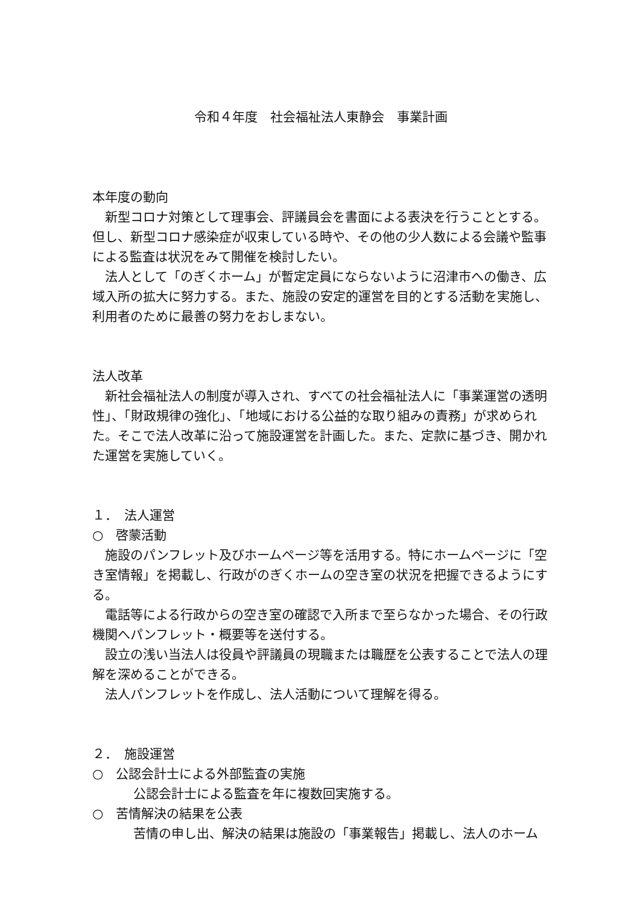令和４年度　社会福祉法人東静会　事業計画
本年度の動向
　新型コロナ対策として理事会、評議員会を書面による表決を行うこととする。但し、新型コロナ感染症が収束している時や、その他の少人数による会議や監事による監査は状況をみて開催を検討したい。
　法人として「のぎくホーム」が暫定定員にならないように沼津市への働き、広域入所の拡大に努力する。また、施設の安定的運営を目的とする活動を実施し、利用者のために最善の努力をおしまない。
法人改革
　新社会福祉法人の制度が導入され、すべての社会福祉法人に「事業運営の透明性」、「財政規律の強化」、「地域における公益的な取り組みの責務」が求められた。そこで法人改革に沿って施設運営を計画した。また、定款に基づき、開かれた運営を実施していく。
１．　法人運営
○　啓蒙活動
　施設のパンフレット及びホームページ等を活用する。特にホームページに「空き室情報」を掲載し、行政がのぎくホームの空き室の状況を把握できるようにする。
　電話等による行政からの空き室の確認で入所まで至らなかった場合、その行政機関へパンフレット・概要等を送付する。
　設立の浅い当法人は役員や評議員の現職または職歴を公表することで法人の理解を深めることができる。
　法人パンフレットを作成し、法人活動について理解を得る。
２．　施設運営
○　公認会計士による外部監査の実施
公認会計士による監査を年に複数回実施する。
○　苦情解決の結果を公表
苦情の申し出、解決の結果は施設の「事業報告」掲載し、法人のホーム